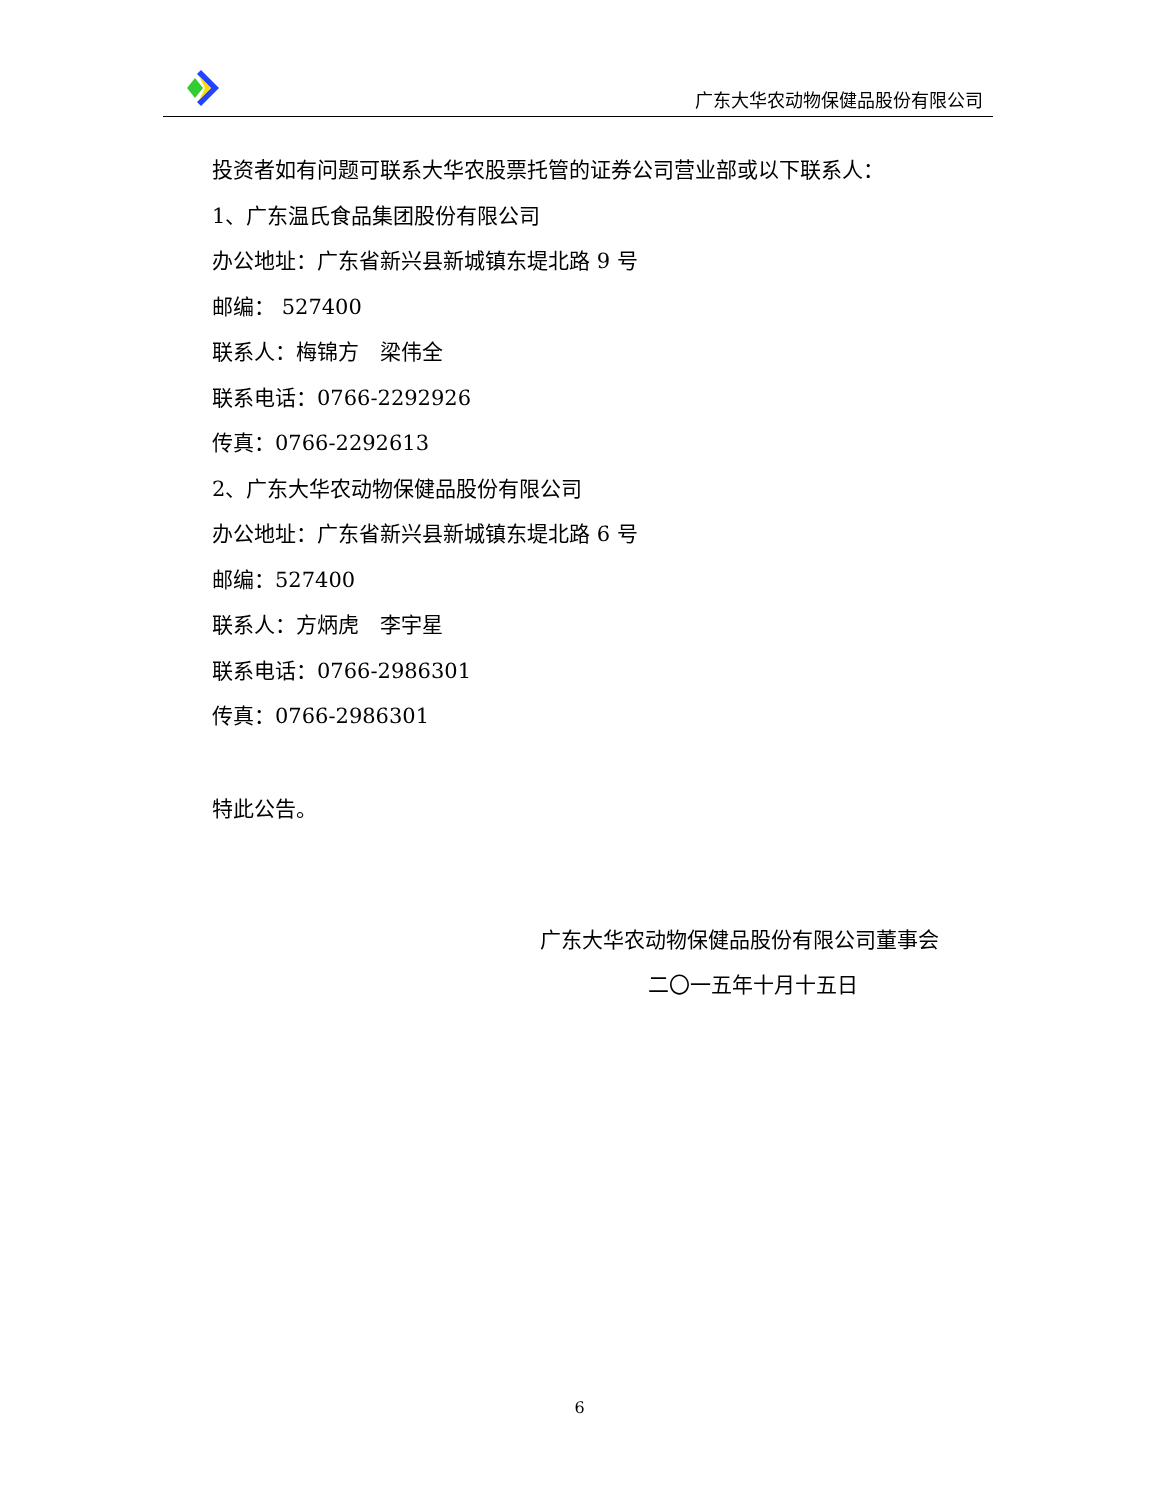广东大华农动物保健品股份有限公司
投资者如有问题可联系大华农股票托管的证券公司营业部或以下联系人：
1、广东温氏食品集团股份有限公司
办公地址：广东省新兴县新城镇东堤北路 9 号
邮编： 527400
联系人：梅锦方　梁伟全
联系电话：0766-2292926
传真：0766-2292613
2、广东大华农动物保健品股份有限公司
办公地址：广东省新兴县新城镇东堤北路 6 号
邮编：527400
联系人：方炳虎　李宇星
联系电话：0766-2986301
传真：0766-2986301
特此公告。
广东大华农动物保健品股份有限公司董事会
二〇一五年十月十五日
6